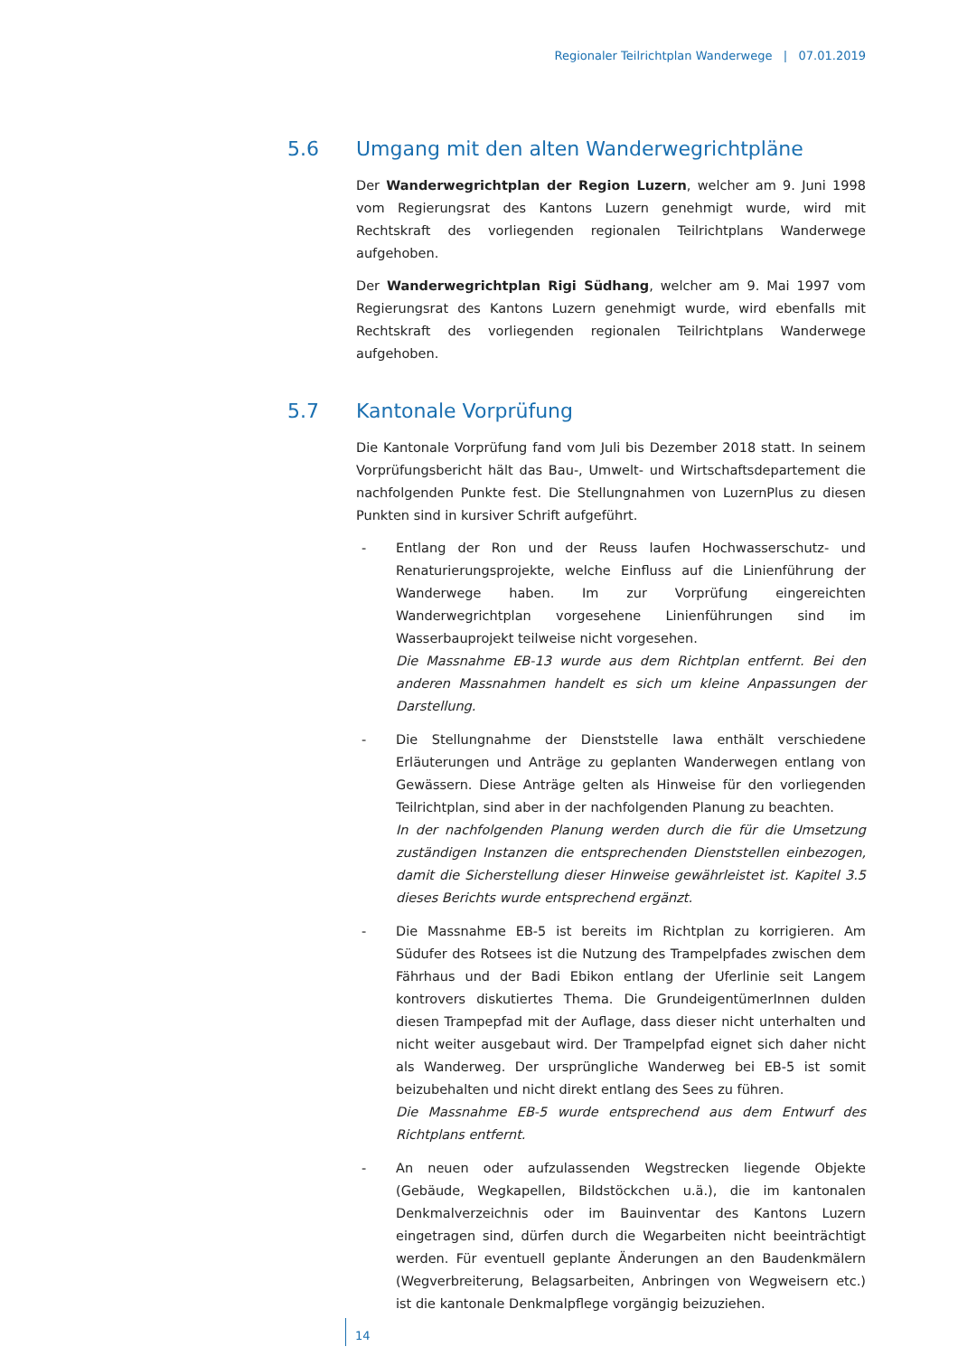Regionaler Teilrichtplan Wanderwege | 07.01.2019
5.6 Umgang mit den alten Wanderwegrichtpläne
Der Wanderwegrichtplan der Region Luzern, welcher am 9. Juni 1998 vom Regierungsrat des Kantons Luzern genehmigt wurde, wird mit Rechtskraft des vorliegenden regionalen Teilrichtplans Wanderwege aufgehoben.
Der Wanderwegrichtplan Rigi Südhang, welcher am 9. Mai 1997 vom Regierungsrat des Kantons Luzern genehmigt wurde, wird ebenfalls mit Rechtskraft des vorliegenden regionalen Teilrichtplans Wanderwege aufgehoben.
5.7 Kantonale Vorprüfung
Die Kantonale Vorprüfung fand vom Juli bis Dezember 2018 statt. In seinem Vorprüfungsbericht hält das Bau-, Umwelt- und Wirtschaftsdepartement die nachfolgenden Punkte fest. Die Stellungnahmen von LuzernPlus zu diesen Punkten sind in kursiver Schrift aufgeführt.
- Entlang der Ron und der Reuss laufen Hochwasserschutz- und Renaturierungsprojekte, welche Einfluss auf die Linienführung der Wanderwege haben. Im zur Vorprüfung eingereichten Wanderwegrichtplan vorgesehene Linienführungen sind im Wasserbauprojekt teilweise nicht vorgesehen.
Die Massnahme EB-13 wurde aus dem Richtplan entfernt. Bei den anderen Massnahmen handelt es sich um kleine Anpassungen der Darstellung.
- Die Stellungnahme der Dienststelle lawa enthält verschiedene Erläuterungen und Anträge zu geplanten Wanderwegen entlang von Gewässern. Diese Anträge gelten als Hinweise für den vorliegenden Teilrichtplan, sind aber in der nachfolgenden Planung zu beachten.
In der nachfolgenden Planung werden durch die für die Umsetzung zuständigen Instanzen die entsprechenden Dienststellen einbezogen, damit die Sicherstellung dieser Hinweise gewährleistet ist. Kapitel 3.5 dieses Berichts wurde entsprechend ergänzt.
- Die Massnahme EB-5 ist bereits im Richtplan zu korrigieren. Am Südufer des Rotsees ist die Nutzung des Trampelpfades zwischen dem Fährhaus und der Badi Ebikon entlang der Uferlinie seit Langem kontrovers diskutiertes Thema. Die GrundeigentümerInnen dulden diesen Trampepfad mit der Auflage, dass dieser nicht unterhalten und nicht weiter ausgebaut wird. Der Trampelpfad eignet sich daher nicht als Wanderweg. Der ursprüngliche Wanderweg bei EB-5 ist somit beizubehalten und nicht direkt entlang des Sees zu führen.
Die Massnahme EB-5 wurde entsprechend aus dem Entwurf des Richtplans entfernt.
- An neuen oder aufzulassenden Wegstrecken liegende Objekte (Gebäude, Wegkapellen, Bildstöckchen u.ä.), die im kantonalen Denkmalverzeichnis oder im Bauinventar des Kantons Luzern eingetragen sind, dürfen durch die Wegarbeiten nicht beeinträchtigt werden. Für eventuell geplante Änderungen an den Baudenkmälern (Wegverbreiterung, Belagsarbeiten, Anbringen von Wegweisern etc.) ist die kantonale Denkmalpflege vorgängig beizuziehen.
14